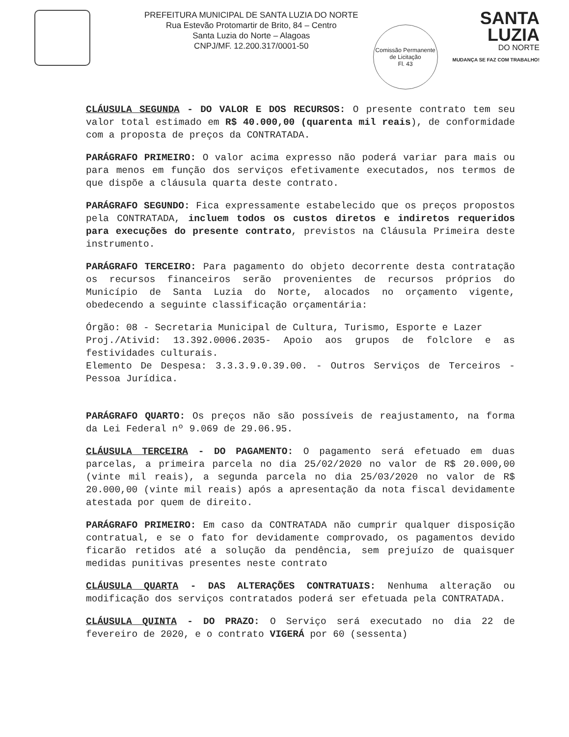PREFEITURA MUNICIPAL DE SANTA LUZIA DO NORTE
Rua Estevão Protomartir de Brito, 84 – Centro
Santa Luzia do Norte – Alagoas
CNPJ/MF. 12.200.317/0001-50
Comissão Permanente de Licitação
Fl. 43
SANTA
LUZIA
DO NORTE
MUDANÇA SE FAZ COM TRABALHO!
CLÁUSULA SEGUNDA - DO VALOR E DOS RECURSOS: O presente contrato tem seu valor total estimado em R$ 40.000,00 (quarenta mil reais), de conformidade com a proposta de preços da CONTRATADA.
PARÁGRAFO PRIMEIRO: O valor acima expresso não poderá variar para mais ou para menos em função dos serviços efetivamente executados, nos termos de que dispõe a cláusula quarta deste contrato.
PARÁGRAFO SEGUNDO: Fica expressamente estabelecido que os preços propostos pela CONTRATADA, incluem todos os custos diretos e indiretos requeridos para execuções do presente contrato, previstos na Cláusula Primeira deste instrumento.
PARÁGRAFO TERCEIRO: Para pagamento do objeto decorrente desta contratação os recursos financeiros serão provenientes de recursos próprios do Município de Santa Luzia do Norte, alocados no orçamento vigente, obedecendo a seguinte classificação orçamentária:
Órgão: 08 - Secretaria Municipal de Cultura, Turismo, Esporte e Lazer
Proj./Ativid: 13.392.0006.2035- Apoio aos grupos de folclore e as festividades culturais.
Elemento De Despesa: 3.3.3.9.0.39.00. - Outros Serviços de Terceiros - Pessoa Jurídica.
PARÁGRAFO QUARTO: Os preços não são possíveis de reajustamento, na forma da Lei Federal nº 9.069 de 29.06.95.
CLÁUSULA TERCEIRA - DO PAGAMENTO: O pagamento será efetuado em duas parcelas, a primeira parcela no dia 25/02/2020 no valor de R$ 20.000,00 (vinte mil reais), a segunda parcela no dia 25/03/2020 no valor de R$ 20.000,00 (vinte mil reais) após a apresentação da nota fiscal devidamente atestada por quem de direito.
PARÁGRAFO PRIMEIRO: Em caso da CONTRATADA não cumprir qualquer disposição contratual, e se o fato for devidamente comprovado, os pagamentos devido ficarão retidos até a solução da pendência, sem prejuízo de quaisquer medidas punitivas presentes neste contrato
CLÁUSULA QUARTA - DAS ALTERAÇÕES CONTRATUAIS: Nenhuma alteração ou modificação dos serviços contratados poderá ser efetuada pela CONTRATADA.
CLÁUSULA QUINTA - DO PRAZO: O Serviço será executado no dia 22 de fevereiro de 2020, e o contrato VIGERÁ por 60 (sessenta)